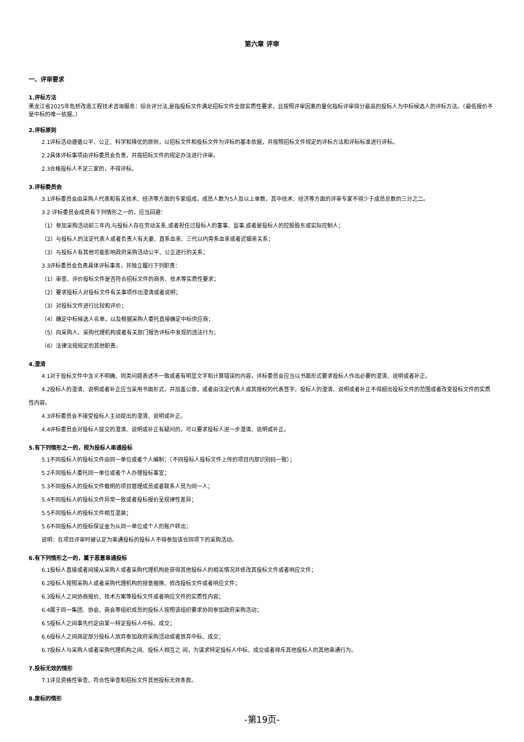第六章 评审
一、评审要求
1.评标方法
黑龙江省2025年危桥改造工程技术咨询服务：综合评分法,是指投标文件满足招标文件全部实质性要求，且按照评审因素的量化指标评审得分最高的投标人为中标候选人的评标方法。（最低报价不是中标的唯一依据。）
2.评标原则
2.1评标活动遵循公平、公正、科学和择优的原则，以招标文件和投标文件为评标的基本依据，并按照招标文件规定的评标方法和评标标准进行评标。
2.2具体评标事项由评标委员会负责，并按招标文件的规定办法进行评审。
2.3合格投标人不足三家的，不得评标。
3.评标委员会
3.1评标委员会由采购人代表和有关技术、经济等方面的专家组成，成员人数为5人及以上单数，其中技术、经济等方面的评审专家不得少于成员总数的三分之二。
3.2 评标委员会成员有下列情形之一的，应当回避：
（1）参加采购活动前三年内,与投标人存在劳动关系,或者担任过投标人的董事、监事,或者是投标人的控股股东或实际控制人；
（2）与投标人的法定代表人或者负责人有夫妻、直系血亲、三代以内旁系血亲或者近姻亲关系；
（3）与投标人有其他可能影响政府采购活动公平、公正进行的关系；
3.3评标委员会负责具体评标事务，并独立履行下列职责：
（1）审查、评价投标文件是否符合招标文件的商务、技术等实质性要求；
（2）要求投标人对投标文件有关事项作出澄清或者说明；
（3）对投标文件进行比较和评价；
（4）确定中标候选人名单，以及根据采购人委托直接确定中标供应商；
（5）向采购人、采购代理机构或者有关部门报告评标中发现的违法行为；
（6）法律法规规定的其他职责。
4.澄清
4.1对于投标文件中含义不明确、同类问题表述不一致或者有明显文字和计算错误的内容，评标委员会应当以书面形式要求投标人作出必要的澄清、说明或者补正。
4.2投标人的澄清、说明或者补正应当采用书面形式，并加盖公章，或者由法定代表人或其授权的代表签字。投标人的澄清、说明或者补正不得超出投标文件的范围或者改变投标文件的实质性内容。
4.3评标委员会不接受投标人主动提出的澄清、说明或补正。
4.4评标委员会对投标人提交的澄清、说明或补正有疑问的，可以要求投标人进一步澄清、说明或补正。
5.有下列情形之一的，视为投标人串通投标
5.1不同投标人的投标文件由同一单位或者个人编制；（不同投标人投标文件上传的项目内部识别码一致）；
5.2不同投标人委托同一单位或者个人办理投标事宜；
5.3不同投标人的投标文件载明的项目管理成员或者联系人员为同一人；
5.4不同投标人的投标文件异常一致或者投标报价呈规律性差异；
5.5不同投标人的投标文件相互混装；
5.6不同投标人的投标保证金为从同一单位或个人的账户转出；
说明：在项目评审时被认定为串通投标的投标人不得参加该合同项下的采购活动。
6.有下列情形之一的，属于恶意串通投标
6.1投标人直接或者间接从采购人或者采购代理机构处获得其他投标人的相关情况并修改其投标文件或者响应文件；
6.2投标人按照采购人或者采购代理机构的授意撤换、修改投标文件或者响应文件；
6.3投标人之间协商报价、技术方案等投标文件或者响应文件的实质性内容；
6.4属于同一集团、协会、商会等组织成员的投标人按照该组织要求协同参加政府采购活动；
6.5投标人之间事先约定由某一特定投标人中标、成交；
6.6投标人之间商定部分投标人放弃参加政府采购活动或者放弃中标、成交；
6.7投标人与采购人或者采购代理机构之间、投标人相互之 间，为谋求特定投标人中标、成交或者排斥其他投标人的其他串通行为。
7.投标无效的情形
7.1详见资格性审查、符合性审查和招标文件其他投标无效条款。
8.废标的情形
-第19页-